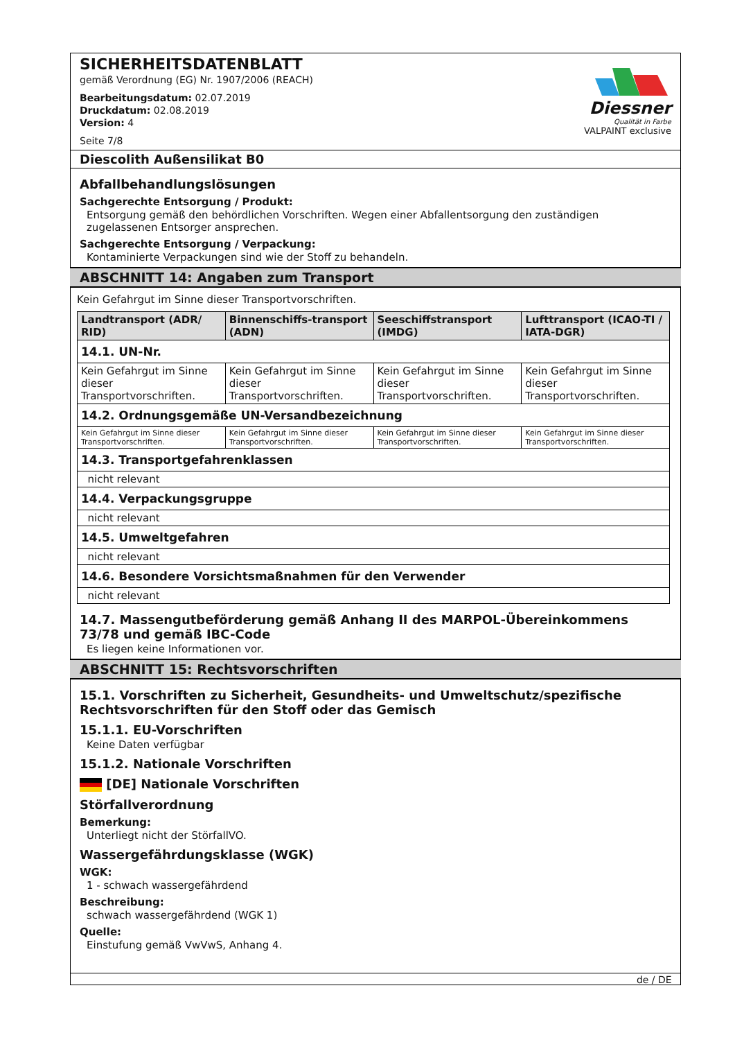SICHERHEITSDATENBLATT
gemäß Verordnung (EG) Nr. 1907/2006 (REACH)
Bearbeitungsdatum: 02.07.2019
Druckdatum: 02.08.2019
Version: 4
Seite 7/8
Diessner
Qualität in Farbe
VALPAINT exclusive
Diescolith Außensilikat B0
Abfallbehandlungslösungen
Sachgerechte Entsorgung / Produkt:
Entsorgung gemäß den behördlichen Vorschriften. Wegen einer Abfallentsorgung den zuständigen zugelassenen Entsorger ansprechen.
Sachgerechte Entsorgung / Verpackung:
Kontaminierte Verpackungen sind wie der Stoff zu behandeln.
ABSCHNITT 14: Angaben zum Transport
Kein Gefahrgut im Sinne dieser Transportvorschriften.
| Landtransport (ADR/ RID) | Binnenschiffs-transport (ADN) | Seeschiffstransport (IMDG) | Lufttransport (ICAO-TI / IATA-DGR) |
| --- | --- | --- | --- |
| 14.1. UN-Nr. | | | |
| Kein Gefahrgut im Sinne dieser Transportvorschriften. | Kein Gefahrgut im Sinne dieser Transportvorschriften. | Kein Gefahrgut im Sinne dieser Transportvorschriften. | Kein Gefahrgut im Sinne dieser Transportvorschriften. |
| 14.2. Ordnungsgemäße UN-Versandbezeichnung | | | |
| Kein Gefahrgut im Sinne dieser Transportvorschriften. | Kein Gefahrgut im Sinne dieser Transportvorschriften. | Kein Gefahrgut im Sinne dieser Transportvorschriften. | Kein Gefahrgut im Sinne dieser Transportvorschriften. |
| 14.3. Transportgefahrenklassen | | | |
| nicht relevant | | | |
| 14.4. Verpackungsgruppe | | | |
| nicht relevant | | | |
| 14.5. Umweltgefahren | | | |
| nicht relevant | | | |
| 14.6. Besondere Vorsichtsmaßnahmen für den Verwender | | | |
| nicht relevant | | | |
14.7. Massengutbeförderung gemäß Anhang II des MARPOL-Übereinkommens 73/78 und gemäß IBC-Code
Es liegen keine Informationen vor.
ABSCHNITT 15: Rechtsvorschriften
15.1. Vorschriften zu Sicherheit, Gesundheits- und Umweltschutz/spezifische Rechtsvorschriften für den Stoff oder das Gemisch
15.1.1. EU-Vorschriften
Keine Daten verfügbar
15.1.2. Nationale Vorschriften
[DE] Nationale Vorschriften
Störfallverordnung
Bemerkung:
Unterliegt nicht der StörfallVO.
Wassergefährdungsklasse (WGK)
WGK:
1 - schwach wassergefährdend
Beschreibung:
schwach wassergefährdend (WGK 1)
Quelle:
Einstufung gemäß VwVwS, Anhang 4.
de / DE